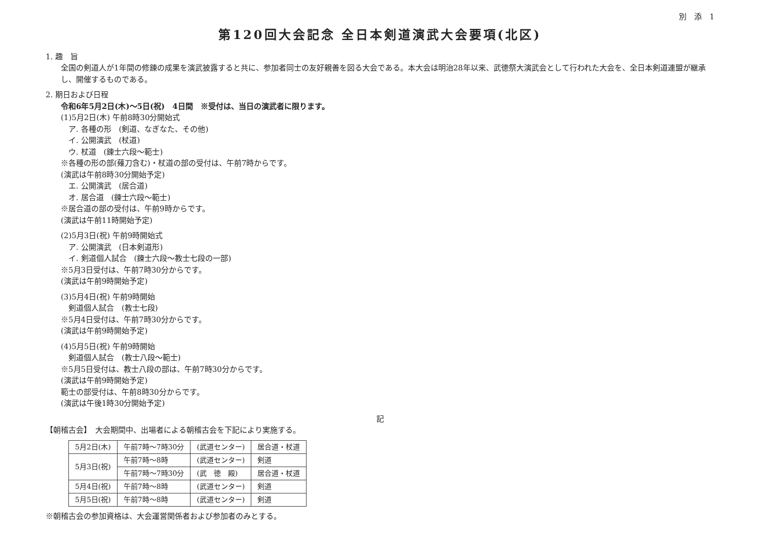別　添　1
第120回大会記念 全日本剣道演武大会要項(北区)
1. 趣　旨
全国の剣道人が1年間の修錬の成果を演武披露すると共に、参加者同士の友好親善を図る大会である。本大会は明治28年以来、武徳祭大演武会として行われた大会を、全日本剣道連盟が継承し、開催するものである。
2. 期日および日程
令和6年5月2日(木)～5日(祝)　4日間　※受付は、当日の演武者に限ります。
(1)5月2日(木) 午前8時30分開始式
ア. 各種の形　(剣道、なぎなた、その他)
イ. 公開演武　(杖道)
ウ. 杖道　(錬士六段～範士)
※各種の形の部(薙刀含む)・杖道の部の受付は、午前7時からです。
(演武は午前8時30分開始予定)
エ. 公開演武　(居合道)
オ. 居合道　(錬士六段～範士)
※居合道の部の受付は、午前9時からです。
(演武は午前11時開始予定)
(2)5月3日(祝) 午前9時開始式
ア. 公開演武　(日本剣道形)
イ. 剣道個人試合　(錬士六段～教士七段の一部)
※5月3日受付は、午前7時30分からです。
(演武は午前9時開始予定)
(3)5月4日(祝) 午前9時開始
剣道個人試合　(教士七段)
※5月4日受付は、午前7時30分からです。
(演武は午前9時開始予定)
(4)5月5日(祝) 午前9時開始
剣道個人試合　(教士八段～範士)
※5月5日受付は、教士八段の部は、午前7時30分からです。
(演武は午前9時開始予定)
範士の部受付は、午前8時30分からです。
(演武は午後1時30分開始予定)
記
【朝稽古会】　大会期間中、出場者による朝稽古会を下記により実施する。
| 5月2日(木) | 午前7時～7時30分 | (武道センター) | 居合道・杖道 |
| 5月3日(祝) | 午前7時～8時 | (武道センター) | 剣道 |
| | 午前7時～7時30分 | (武 徳 殿) | 居合道・杖道 |
| 5月4日(祝) | 午前7時～8時 | (武道センター) | 剣道 |
| 5月5日(祝) | 午前7時～8時 | (武道センター) | 剣道 |
※朝稽古会の参加資格は、大会運営関係者および参加者のみとする。